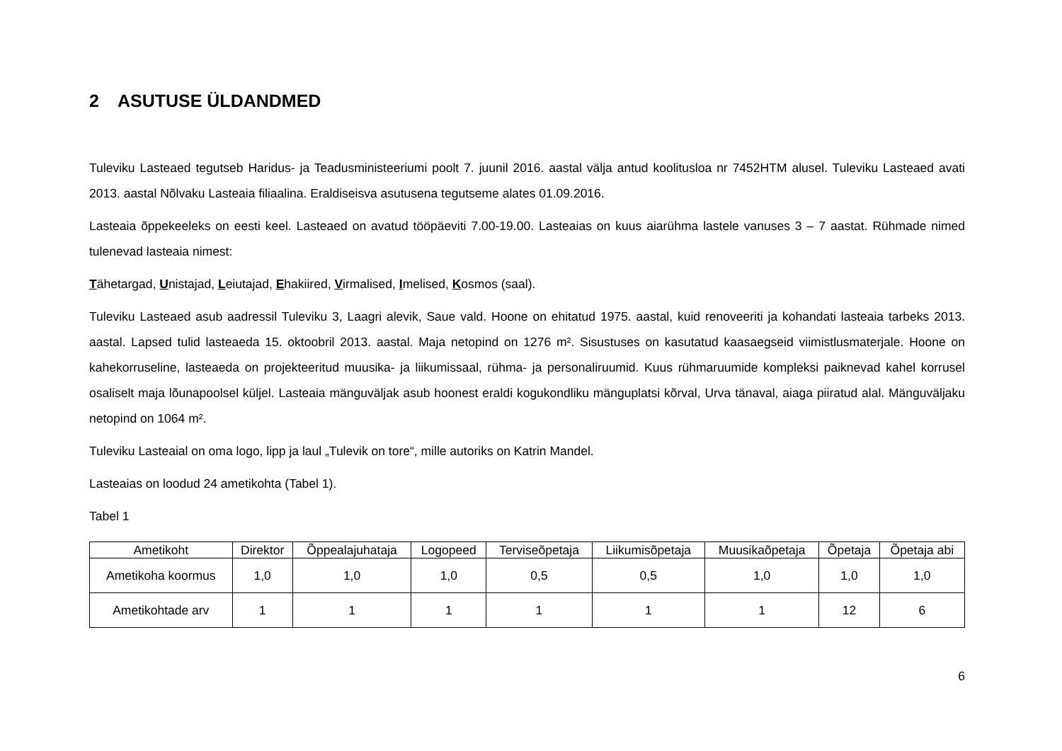2 ASUTUSE ÜLDANDMED
Tuleviku Lasteaed tegutseb Haridus- ja Teadusministeeriumi poolt 7. juunil 2016. aastal välja antud koolitusloa nr 7452HTM alusel. Tuleviku Lasteaed avati 2013. aastal Nõlvaku Lasteaia filiaalina. Eraldiseisva asutusena tegutseme alates 01.09.2016.
Lasteaia õppekeeleks on eesti keel. Lasteaed on avatud tööpäeviti 7.00-19.00. Lasteaias on kuus aiarühma lastele vanuses 3 – 7 aastat. Rühmade nimed tulenevad lasteaia nimest:
Tähetargad, Unistajad, Leiutajad, Ehakiired, Virmalised, Imelised, Kosmos (saal).
Tuleviku Lasteaed asub aadressil Tuleviku 3, Laagri alevik, Saue vald. Hoone on ehitatud 1975. aastal, kuid renoveeriti ja kohandati lasteaia tarbeks 2013. aastal. Lapsed tulid lasteaeda 15. oktoobril 2013. aastal. Maja netopind on 1276 m². Sisustuses on kasutatud kaasaegseid viimistlusmaterjale. Hoone on kahekorruseline, lasteaeda on projekteeritud muusika- ja liikumissaal, rühma- ja personaliruumid. Kuus rühmaruumide kompleksi paiknevad kahel korrusel osaliselt maja lõunapoolsel küljel. Lasteaia mänguväljak asub hoonest eraldi kogukondliku mänguplatsi kõrval, Urva tänaval, aiaga piiratud alal. Mänguväljaku netopind on 1064 m².
Tuleviku Lasteaial on oma logo, lipp ja laul „Tulevik on tore“, mille autoriks on Katrin Mandel.
Lasteaias on loodud 24 ametikohta (Tabel 1).
Tabel 1
| Ametikoht | Direktor | Õppealajuhataja | Logopeed | Terviseõpetaja | Liikumisõpetaja | Muusikaõpetaja | Õpetaja | Õpetaja abi |
| --- | --- | --- | --- | --- | --- | --- | --- | --- |
| Ametikoha koormus | 1,0 | 1,0 | 1,0 | 0,5 | 0,5 | 1,0 | 1,0 | 1,0 |
| Ametikohtade arv | 1 | 1 | 1 | 1 | 1 | 1 | 12 | 6 |
6